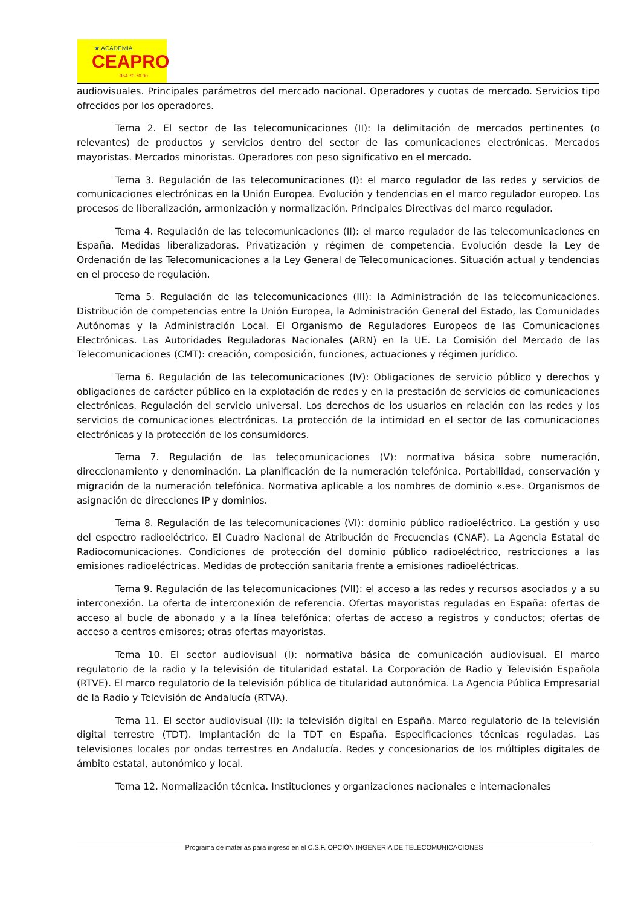★ ACADEMIA
CEAPRO
954 70 70 00
audiovisuales. Principales parámetros del mercado nacional. Operadores y cuotas de mercado. Servicios tipo ofrecidos por los operadores.
Tema 2. El sector de las telecomunicaciones (II): la delimitación de mercados pertinentes (o relevantes) de productos y servicios dentro del sector de las comunicaciones electrónicas. Mercados mayoristas. Mercados minoristas. Operadores con peso significativo en el mercado.
Tema 3. Regulación de las telecomunicaciones (I): el marco regulador de las redes y servicios de comunicaciones electrónicas en la Unión Europea. Evolución y tendencias en el marco regulador europeo. Los procesos de liberalización, armonización y normalización. Principales Directivas del marco regulador.
Tema 4. Regulación de las telecomunicaciones (II): el marco regulador de las telecomunicaciones en España. Medidas liberalizadoras. Privatización y régimen de competencia. Evolución desde la Ley de Ordenación de las Telecomunicaciones a la Ley General de Telecomunicaciones. Situación actual y tendencias en el proceso de regulación.
Tema 5. Regulación de las telecomunicaciones (III): la Administración de las telecomunicaciones. Distribución de competencias entre la Unión Europea, la Administración General del Estado, las Comunidades Autónomas y la Administración Local. El Organismo de Reguladores Europeos de las Comunicaciones Electrónicas. Las Autoridades Reguladoras Nacionales (ARN) en la UE. La Comisión del Mercado de las Telecomunicaciones (CMT): creación, composición, funciones, actuaciones y régimen jurídico.
Tema 6. Regulación de las telecomunicaciones (IV): Obligaciones de servicio público y derechos y obligaciones de carácter público en la explotación de redes y en la prestación de servicios de comunicaciones electrónicas. Regulación del servicio universal. Los derechos de los usuarios en relación con las redes y los servicios de comunicaciones electrónicas. La protección de la intimidad en el sector de las comunicaciones electrónicas y la protección de los consumidores.
Tema 7. Regulación de las telecomunicaciones (V): normativa básica sobre numeración, direccionamiento y denominación. La planificación de la numeración telefónica. Portabilidad, conservación y migración de la numeración telefónica. Normativa aplicable a los nombres de dominio «.es». Organismos de asignación de direcciones IP y dominios.
Tema 8. Regulación de las telecomunicaciones (VI): dominio público radioeléctrico. La gestión y uso del espectro radioeléctrico. El Cuadro Nacional de Atribución de Frecuencias (CNAF). La Agencia Estatal de Radiocomunicaciones. Condiciones de protección del dominio público radioeléctrico, restricciones a las emisiones radioeléctricas. Medidas de protección sanitaria frente a emisiones radioeléctricas.
Tema 9. Regulación de las telecomunicaciones (VII): el acceso a las redes y recursos asociados y a su interconexión. La oferta de interconexión de referencia. Ofertas mayoristas reguladas en España: ofertas de acceso al bucle de abonado y a la línea telefónica; ofertas de acceso a registros y conductos; ofertas de acceso a centros emisores; otras ofertas mayoristas.
Tema 10. El sector audiovisual (I): normativa básica de comunicación audiovisual. El marco regulatorio de la radio y la televisión de titularidad estatal. La Corporación de Radio y Televisión Española (RTVE). El marco regulatorio de la televisión pública de titularidad autonómica. La Agencia Pública Empresarial de la Radio y Televisión de Andalucía (RTVA).
Tema 11. El sector audiovisual (II): la televisión digital en España. Marco regulatorio de la televisión digital terrestre (TDT). Implantación de la TDT en España. Especificaciones técnicas reguladas. Las televisiones locales por ondas terrestres en Andalucía. Redes y concesionarios de los múltiples digitales de ámbito estatal, autonómico y local.
Tema 12. Normalización técnica. Instituciones y organizaciones nacionales e internacionales
Programa de materias para ingreso en el C.S.F. OPCIÓN INGENERÍA DE TELECOMUNICACIONES